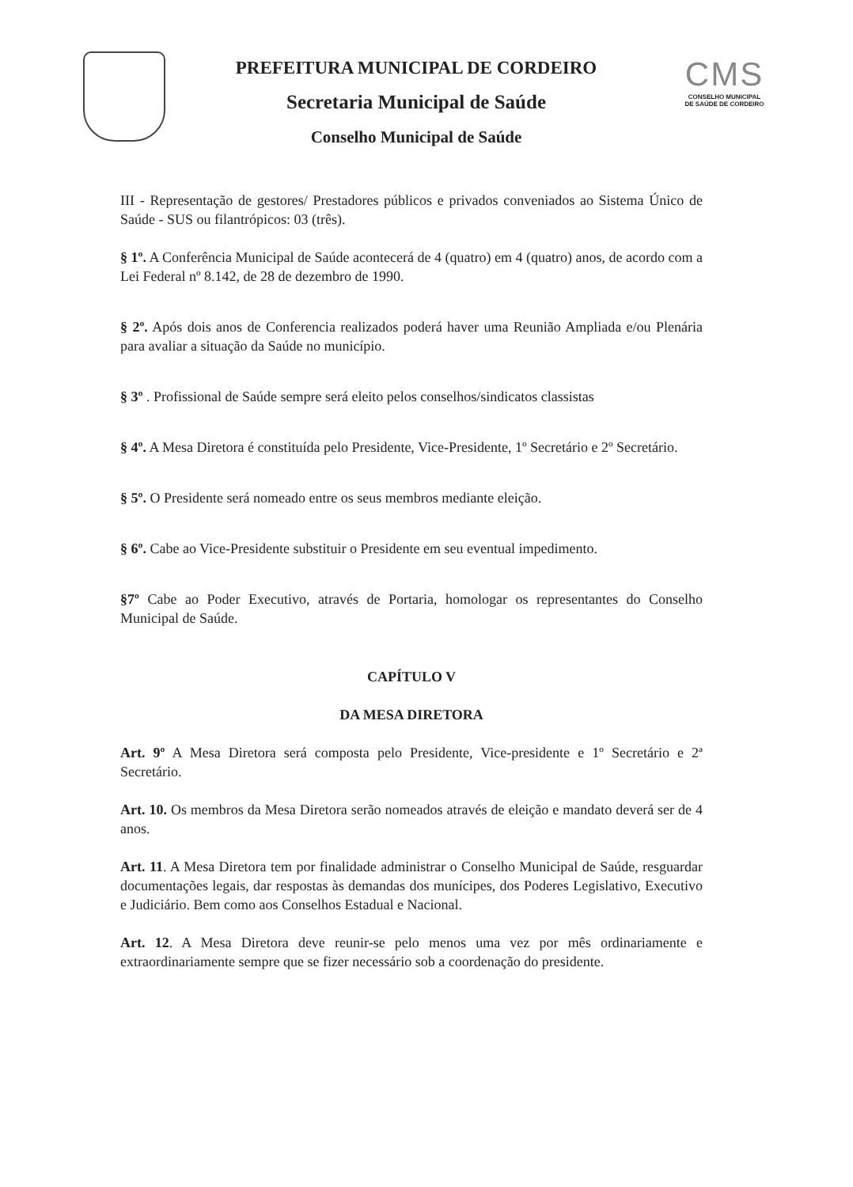PREFEITURA MUNICIPAL DE CORDEIRO
Secretaria Municipal de Saúde
Conselho Municipal de Saúde
CMS
CONSELHO MUNICIPAL
DE SAÚDE DE CORDEIRO
III - Representação de gestores/ Prestadores públicos e privados conveniados ao Sistema Único de Saúde - SUS ou filantrópicos: 03 (três).
§ 1º. A Conferência Municipal de Saúde acontecerá de 4 (quatro) em 4 (quatro) anos, de acordo com a Lei Federal nº 8.142, de 28 de dezembro de 1990.
§ 2º. Após dois anos de Conferencia realizados poderá haver uma Reunião Ampliada e/ou Plenária para avaliar a situação da Saúde no município.
§ 3º . Profissional de Saúde sempre será eleito pelos conselhos/sindicatos classistas
§ 4º. A Mesa Diretora é constituída pelo Presidente, Vice-Presidente, 1º Secretário e 2º Secretário.
§ 5º. O Presidente será nomeado entre os seus membros mediante eleição.
§ 6º. Cabe ao Vice-Presidente substituir o Presidente em seu eventual impedimento.
§7º Cabe ao Poder Executivo, através de Portaria, homologar os representantes do Conselho Municipal de Saúde.
CAPÍTULO V
DA MESA DIRETORA
Art. 9º A Mesa Diretora será composta pelo Presidente, Vice-presidente e 1º Secretário e 2ª Secretário.
Art. 10. Os membros da Mesa Diretora serão nomeados através de eleição e mandato deverá ser de 4 anos.
Art. 11. A Mesa Diretora tem por finalidade administrar o Conselho Municipal de Saúde, resguardar documentações legais, dar respostas às demandas dos munícipes, dos Poderes Legislativo, Executivo e Judiciário. Bem como aos Conselhos Estadual e Nacional.
Art. 12. A Mesa Diretora deve reunir-se pelo menos uma vez por mês ordinariamente e extraordinariamente sempre que se fizer necessário sob a coordenação do presidente.